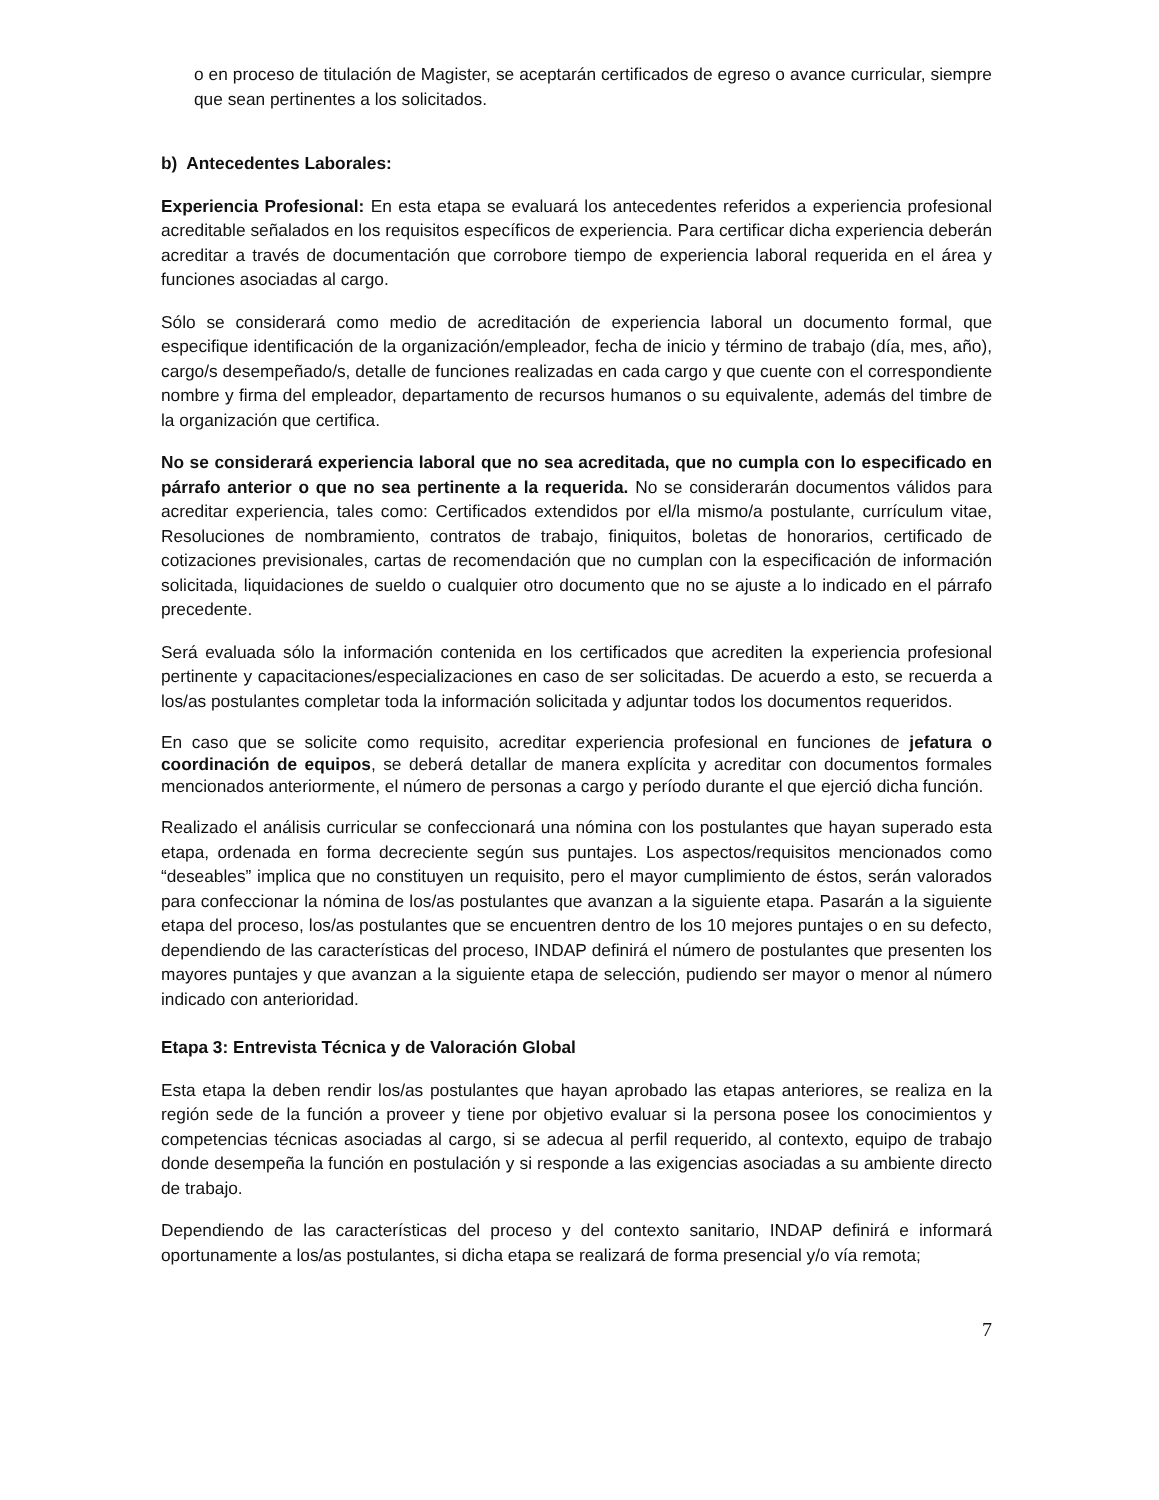o en proceso de titulación de Magister, se aceptarán certificados de egreso o avance curricular, siempre que sean pertinentes a los solicitados.
b) Antecedentes Laborales:
Experiencia Profesional: En esta etapa se evaluará los antecedentes referidos a experiencia profesional acreditable señalados en los requisitos específicos de experiencia. Para certificar dicha experiencia deberán acreditar a través de documentación que corrobore tiempo de experiencia laboral requerida en el área y funciones asociadas al cargo.
Sólo se considerará como medio de acreditación de experiencia laboral un documento formal, que especifique identificación de la organización/empleador, fecha de inicio y término de trabajo (día, mes, año), cargo/s desempeñado/s, detalle de funciones realizadas en cada cargo y que cuente con el correspondiente nombre y firma del empleador, departamento de recursos humanos o su equivalente, además del timbre de la organización que certifica.
No se considerará experiencia laboral que no sea acreditada, que no cumpla con lo especificado en párrafo anterior o que no sea pertinente a la requerida. No se considerarán documentos válidos para acreditar experiencia, tales como: Certificados extendidos por el/la mismo/a postulante, currículum vitae, Resoluciones de nombramiento, contratos de trabajo, finiquitos, boletas de honorarios, certificado de cotizaciones previsionales, cartas de recomendación que no cumplan con la especificación de información solicitada, liquidaciones de sueldo o cualquier otro documento que no se ajuste a lo indicado en el párrafo precedente.
Será evaluada sólo la información contenida en los certificados que acrediten la experiencia profesional pertinente y capacitaciones/especializaciones en caso de ser solicitadas. De acuerdo a esto, se recuerda a los/as postulantes completar toda la información solicitada y adjuntar todos los documentos requeridos.
En caso que se solicite como requisito, acreditar experiencia profesional en funciones de jefatura o coordinación de equipos, se deberá detallar de manera explícita y acreditar con documentos formales mencionados anteriormente, el número de personas a cargo y período durante el que ejerció dicha función.
Realizado el análisis curricular se confeccionará una nómina con los postulantes que hayan superado esta etapa, ordenada en forma decreciente según sus puntajes. Los aspectos/requisitos mencionados como “deseables” implica que no constituyen un requisito, pero el mayor cumplimiento de éstos, serán valorados para confeccionar la nómina de los/as postulantes que avanzan a la siguiente etapa. Pasarán a la siguiente etapa del proceso, los/as postulantes que se encuentren dentro de los 10 mejores puntajes o en su defecto, dependiendo de las características del proceso, INDAP definirá el número de postulantes que presenten los mayores puntajes y que avanzan a la siguiente etapa de selección, pudiendo ser mayor o menor al número indicado con anterioridad.
Etapa 3: Entrevista Técnica y de Valoración Global
Esta etapa la deben rendir los/as postulantes que hayan aprobado las etapas anteriores, se realiza en la región sede de la función a proveer y tiene por objetivo evaluar si la persona posee los conocimientos y competencias técnicas asociadas al cargo, si se adecua al perfil requerido, al contexto, equipo de trabajo donde desempeña la función en postulación y si responde a las exigencias asociadas a su ambiente directo de trabajo.
Dependiendo de las características del proceso y del contexto sanitario, INDAP definirá e informará oportunamente a los/as postulantes, si dicha etapa se realizará de forma presencial y/o vía remota;
7